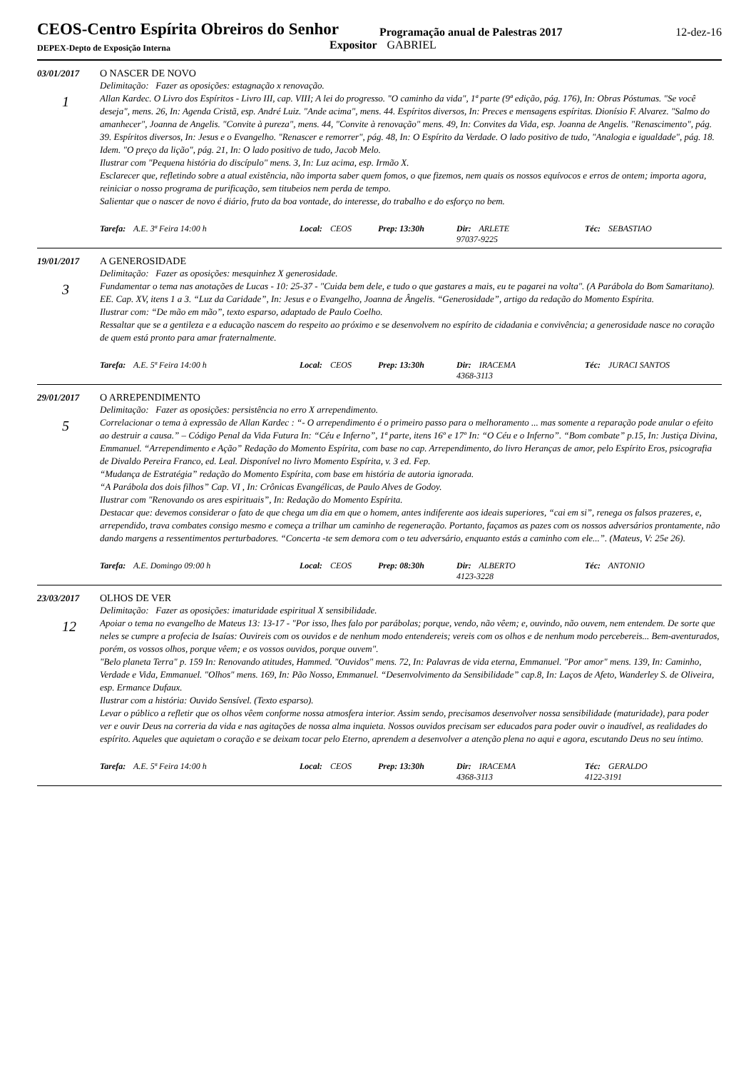CEOS-Centro Espírita Obreiros do Senhor
Programação anual de Palestras 2017
12-dez-16
DEPEX-Depto de Exposição Interna
Expositor GABRIEL
03/01/2017 O NASCER DE NOVO
1
Delimitação: Fazer as oposições: estagnação x renovação.
Allan Kardec. O Livro dos Espíritos - Livro III, cap. VIII; A lei do progresso. "O caminho da vida", 1ª parte (9ª edição, pág. 176), In: Obras Póstumas. "Se você deseja", mens. 26, In: Agenda Cristã, esp. André Luiz. "Ande acima", mens. 44. Espíritos diversos, In: Preces e mensagens espíritas. Dionísio F. Alvarez. "Salmo do amanhecer", Joanna de Angelis. "Convite à pureza", mens. 44, "Convite à renovação" mens. 49, In: Convites da Vida, esp. Joanna de Angelis. "Renascimento", pág. 39. Espíritos diversos, In: Jesus e o Evangelho. "Renascer e remorrer", pág. 48, In: O Espírito da Verdade. O lado positivo de tudo, "Analogia e igualdade", pág. 18. Idem. "O preço da lição", pág. 21, In: O lado positivo de tudo, Jacob Melo.
Ilustrar com "Pequena história do discípulo" mens. 3, In: Luz acima, esp. Irmão X.
Esclarecer que, refletindo sobre a atual existência, não importa saber quem fomos, o que fizemos, nem quais os nossos equívocos e erros de ontem; importa agora, reiniciar o nosso programa de purificação, sem titubeios nem perda de tempo.
Salientar que o nascer de novo é diário, fruto da boa vontade, do interesse, do trabalho e do esforço no bem.
Tarefa: A.E. 3ª Feira 14:00 h Local: CEOS Prep: 13:30h Dir: ARLETE
97037-9225
Téc: SEBASTIAO
19/01/2017 A GENEROSIDADE
3
Delimitação: Fazer as oposições: mesquinhez X generosidade.
Fundamentar o tema nas anotações de Lucas - 10: 25-37 - "Cuida bem dele, e tudo o que gastares a mais, eu te pagarei na volta". (A Parábola do Bom Samaritano).
EE. Cap. XV, itens 1 a 3. “Luz da Caridade”, In: Jesus e o Evangelho, Joanna de Ângelis. “Generosidade”, artigo da redação do Momento Espírita.
Ilustrar com: “De mão em mão”, texto esparso, adaptado de Paulo Coelho.
Ressaltar que se a gentileza e a educação nascem do respeito ao próximo e se desenvolvem no espírito de cidadania e convivência; a generosidade nasce no coração de quem está pronto para amar fraternalmente.
Tarefa: A.E. 5ª Feira 14:00 h Local: CEOS Prep: 13:30h Dir: IRACEMA
4368-3113
Téc: JURACI SANTOS
29/01/2017 O ARREPENDIMENTO
5
Delimitação: Fazer as oposições: persistência no erro X arrependimento.
Correlacionar o tema à expressão de Allan Kardec : “- O arrependimento é o primeiro passo para o melhoramento ... mas somente a reparação pode anular o efeito ao destruir a causa.” – Código Penal da Vida Futura In: “Céu e Inferno”, 1ª parte, itens 16º e 17º In: “O Céu e o Inferno”. “Bom combate” p.15, In: Justiça Divina, Emmanuel. “Arrependimento e Ação” Redação do Momento Espírita, com base no cap. Arrependimento, do livro Heranças de amor, pelo Espírito Eros, psicografia de Divaldo Pereira Franco, ed. Leal. Disponível no livro Momento Espírita, v. 3 ed. Fep.
“Mudança de Estratégia” redação do Momento Espírita, com base em história de autoria ignorada.
“A Parábola dos dois filhos” Cap. VI , In: Crônicas Evangélicas, de Paulo Alves de Godoy.
Ilustrar com "Renovando os ares espirituais”, In: Redação do Momento Espírita.
Destacar que: devemos considerar o fato de que chega um dia em que o homem, antes indiferente aos ideais superiores, “cai em si”, renega os falsos prazeres, e, arrependido, trava combates consigo mesmo e começa a trilhar um caminho de regeneração. Portanto, façamos as pazes com os nossos adversários prontamente, não dando margens a ressentimentos perturbadores. “Concerta -te sem demora com o teu adversário, enquanto estás a caminho com ele...”. (Mateus, V: 25e 26).
Tarefa: A.E. Domingo 09:00 h Local: CEOS Prep: 08:30h Dir: ALBERTO
4123-3228
Téc: ANTONIO
23/03/2017 OLHOS DE VER
12
Delimitação: Fazer as oposições: imaturidade espiritual X sensibilidade.
Apoiar o tema no evangelho de Mateus 13: 13-17 - "Por isso, lhes falo por parábolas; porque, vendo, não vêem; e, ouvindo, não ouvem, nem entendem. De sorte que neles se cumpre a profecia de Isaías: Ouvireis com os ouvidos e de nenhum modo entendereis; vereis com os olhos e de nenhum modo percebereis... Bem-aventurados, porém, os vossos olhos, porque vêem; e os vossos ouvidos, porque ouvem".
"Belo planeta Terra" p. 159 In: Renovando atitudes, Hammed. "Ouvidos" mens. 72, In: Palavras de vida eterna, Emmanuel. "Por amor" mens. 139, In: Caminho, Verdade e Vida, Emmanuel. "Olhos" mens. 169, In: Pão Nosso, Emmanuel. “Desenvolvimento da Sensibilidade” cap.8, In: Laços de Afeto, Wanderley S. de Oliveira, esp. Ermance Dufaux.
Ilustrar com a história: Ouvido Sensível. (Texto esparso).
Levar o público a refletir que os olhos vêem conforme nossa atmosfera interior. Assim sendo, precisamos desenvolver nossa sensibilidade (maturidade), para poder ver e ouvir Deus na correria da vida e nas agitações de nossa alma inquieta. Nossos ouvidos precisam ser educados para poder ouvir o inaudível, as realidades do espírito. Aqueles que aquietam o coração e se deixam tocar pelo Eterno, aprendem a desenvolver a atenção plena no aqui e agora, escutando Deus no seu íntimo.
Tarefa: A.E. 5ª Feira 14:00 h Local: CEOS Prep: 13:30h Dir: IRACEMA
4368-3113
Téc: GERALDO
4122-3191